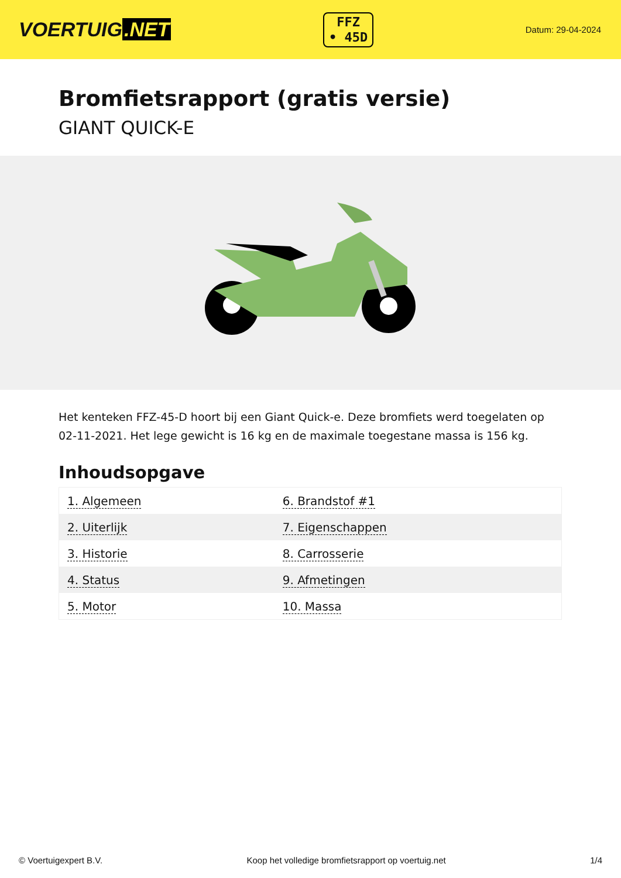VOERTUIG.NET
FFZ
• 45D
Datum: 29-04-2024
Bromfietsrapport (gratis versie)
GIANT QUICK-E
Het kenteken FFZ-45-D hoort bij een Giant Quick-e. Deze bromfiets werd toegelaten op 02-11-2021. Het lege gewicht is 16 kg en de maximale toegestane massa is 156 kg.
Inhoudsopgave
| 1. Algemeen | 6. Brandstof #1 |
| 2. Uiterlijk | 7. Eigenschappen |
| 3. Historie | 8. Carrosserie |
| 4. Status | 9. Afmetingen |
| 5. Motor | 10. Massa |
© Voertuigexpert B.V. Koop het volledige bromfietsrapport op voertuig.net 1/4